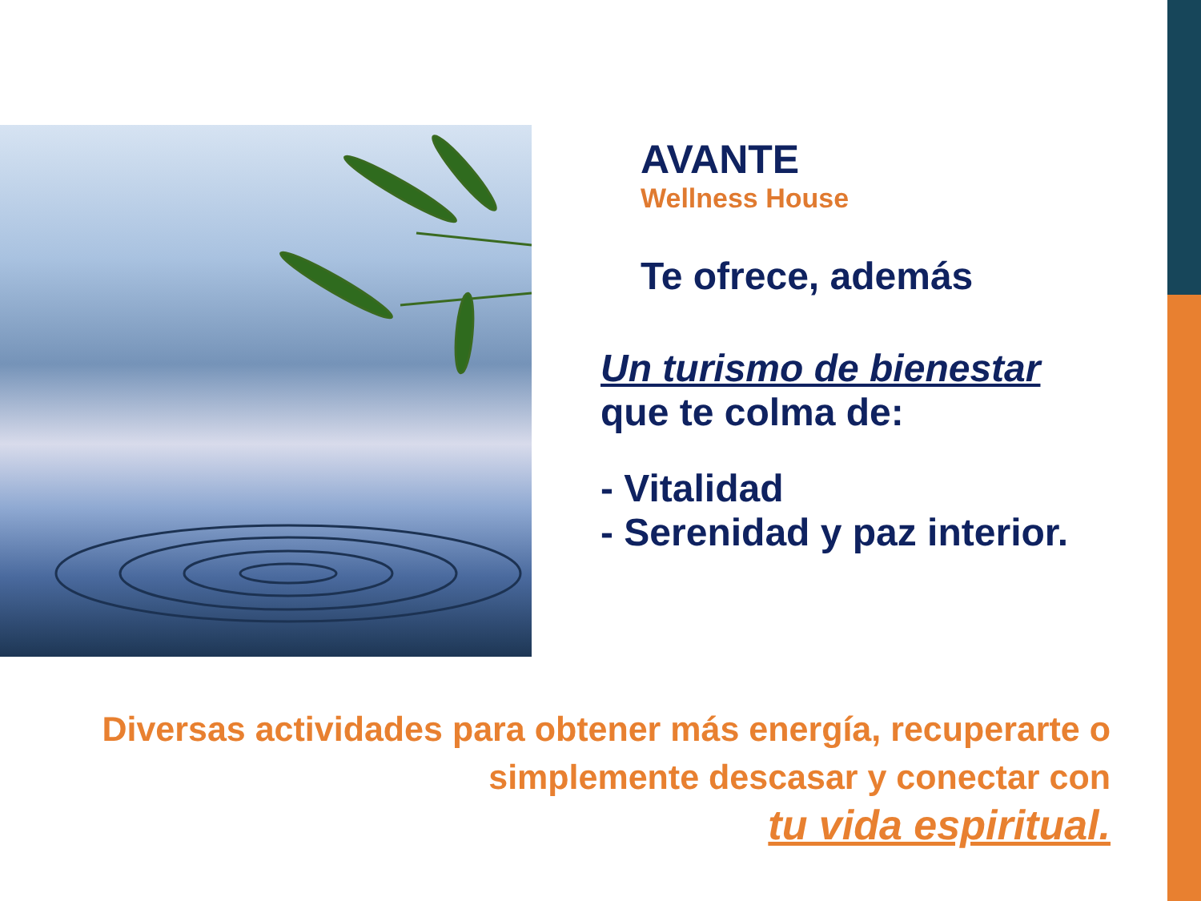AVANTE
Wellness House
Te ofrece, además
Un turismo de bienestar
que te colma de:
- Vitalidad
- Serenidad y paz interior.
Diversas actividades para obtener más energía, recuperarte o simplemente descasar y conectar con
tu vida espiritual.